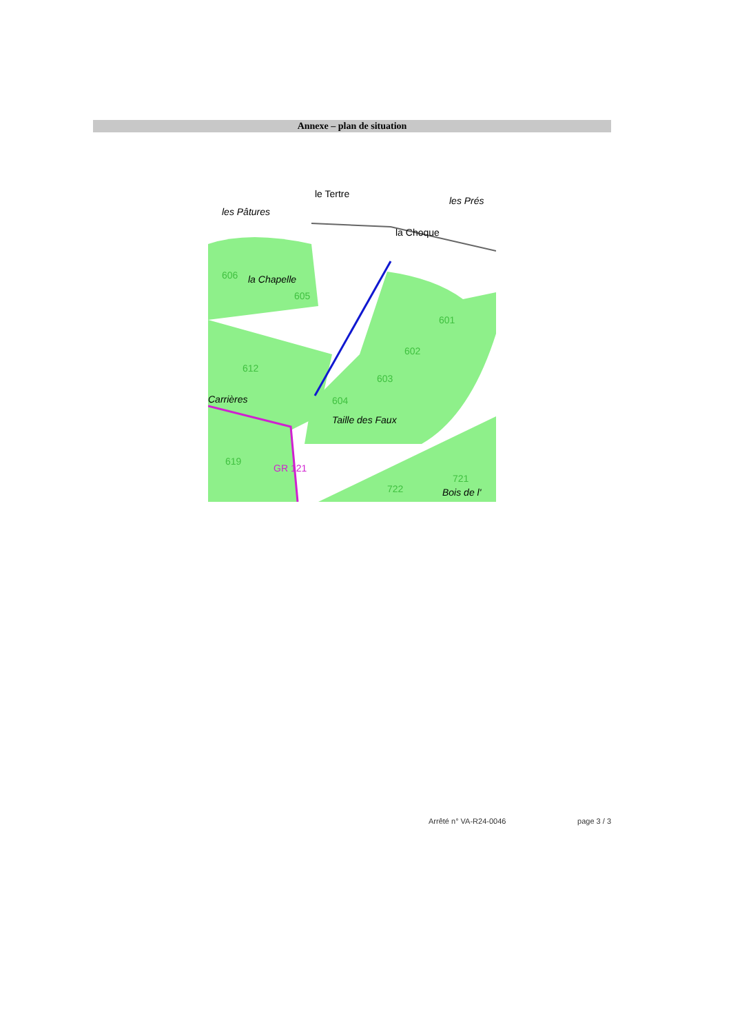Annexe – plan de situation
les Pâtures
le Tertre
les Prés
la Choque
la Chapelle
Carrières
Taille des Faux
Bois de l'
GR 121
601
602
603
604
606
605
612
619
722
721
Arrêté n° VA-R24-0046 page 3 / 3